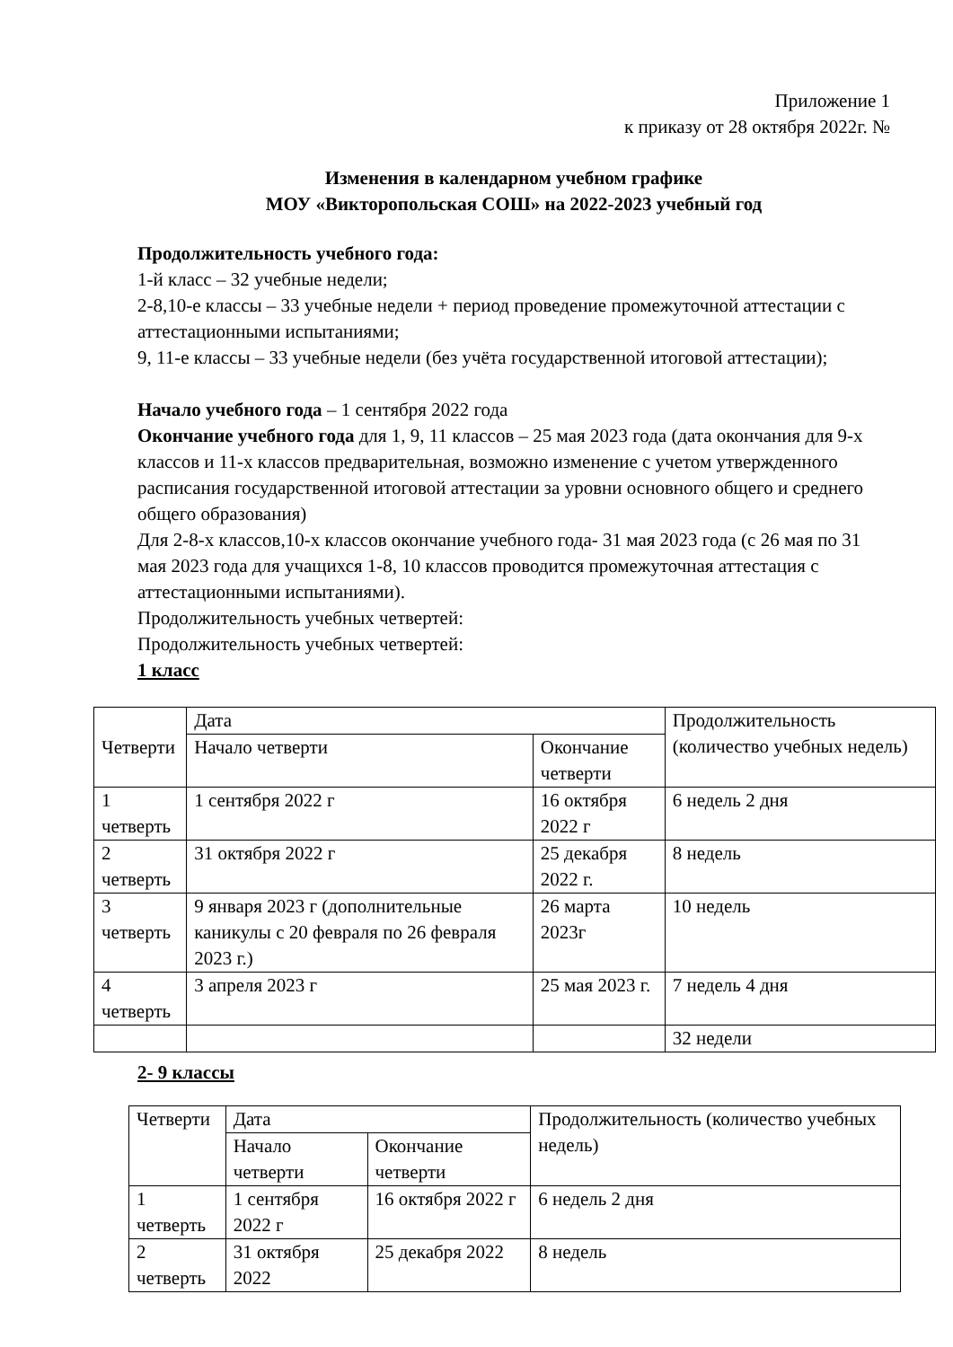Приложение 1
к приказу от 28 октября 2022г. №
Изменения в календарном учебном графике
МОУ «Викторопольская СОШ» на 2022-2023 учебный год
Продолжительность учебного года:
1-й класс – 32 учебные недели;
2-8,10-е классы – 33 учебные недели + период проведение промежуточной аттестации с аттестационными испытаниями;
9, 11-е классы – 33 учебные недели (без учёта государственной итоговой аттестации);
Начало учебного года – 1 сентября 2022 года
Окончание учебного года для 1, 9, 11 классов – 25 мая 2023 года (дата окончания для 9-х классов и 11-х классов предварительная, возможно изменение с учетом утвержденного расписания государственной итоговой аттестации за уровни основного общего и среднего общего образования)
Для 2-8-х классов,10-х классов окончание учебного года- 31 мая 2023 года (с 26 мая по 31 мая 2023 года для учащихся 1-8, 10 классов проводится промежуточная аттестация с аттестационными испытаниями).
Продолжительность учебных четвертей:
Продолжительность учебных четвертей:
1 класс
| Четверти | Дата | | Продолжительность (количество учебных недель) |
| | Начало четверти | Окончание четверти | |
| 1 четверть | 1 сентября 2022 г | 16 октября 2022 г | 6 недель 2 дня |
| 2 четверть | 31 октября 2022 г | 25 декабря 2022 г. | 8 недель |
| 3 четверть | 9 января 2023 г (дополнительные каникулы с 20 февраля по 26 февраля 2023 г.) | 26 марта 2023г | 10 недель |
| 4 четверть | 3 апреля 2023 г | 25 мая 2023 г. | 7 недель 4 дня |
| | | | 32 недели |
2- 9 классы
| Четверти | Дата | | Продолжительность (количество учебных недель) |
| | Начало четверти | Окончание четверти | |
| 1 четверть | 1 сентября 2022 г | 16 октября 2022 г | 6 недель 2 дня |
| 2 четверть | 31 октября 2022 | 25 декабря 2022 | 8 недель |